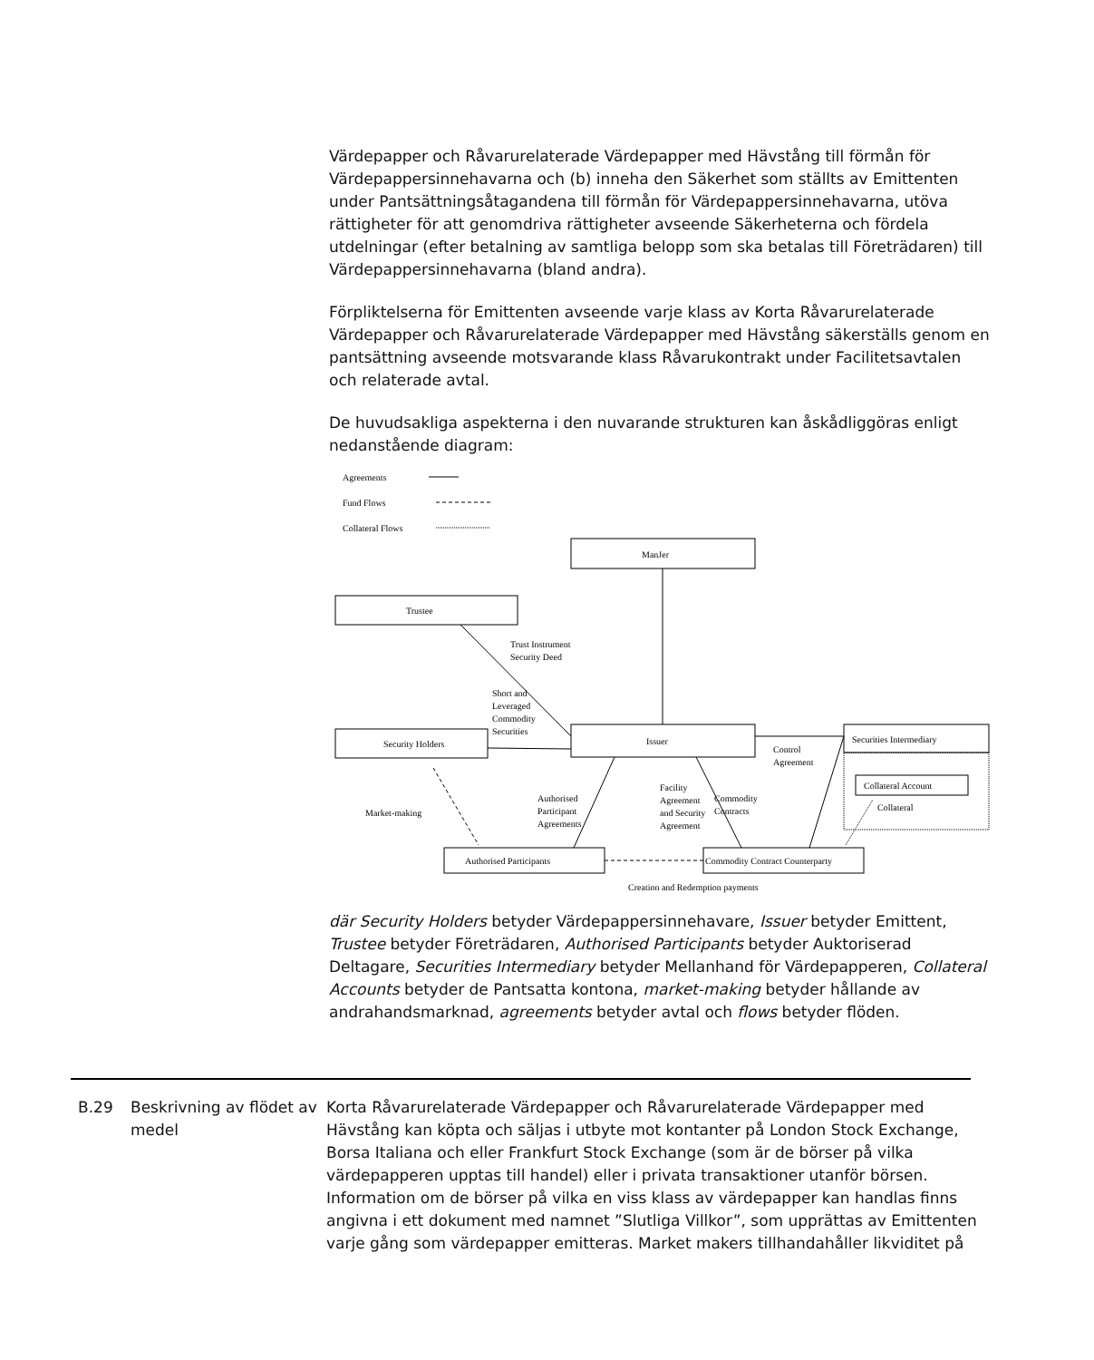Värdepapper och Råvarurelaterade Värdepapper med Hävstång till förmån för Värdepappersinnehavarna och (b) inneha den Säkerhet som ställts av Emittenten under Pantsättningsåtagandena till förmån för Värdepappersinnehavarna, utöva rättigheter för att genomdriva rättigheter avseende Säkerheterna och fördela utdelningar (efter betalning av samtliga belopp som ska betalas till Företrädaren) till Värdepappersinnehavarna (bland andra).
Förpliktelserna för Emittenten avseende varje klass av Korta Råvarurelaterade Värdepapper och Råvarurelaterade Värdepapper med Hävstång säkerställs genom en pantsättning avseende motsvarande klass Råvarukontrakt under Facilitetsavtalen och relaterade avtal.
De huvudsakliga aspekterna i den nuvarande strukturen kan åskådliggöras enligt nedanstående diagram:
Agreements
Fund Flows
Collateral Flows
ManJer
Trustee
Security Holders
Issuer
Securities Intermediary
Collateral Account
Collateral
Authorised Participants
Commodity Contract Counterparty
Creation and Redemption payments
Trust Instrument
Security Deed
Short and
Leveraged
Commodity
Securities
Control
Agreement
Market-making
Authorised
Participant
Agreements
Facility
Agreement
and Security
Agreement
Commodity
Contracts
där Security Holders betyder Värdepappersinnehavare, Issuer betyder Emittent, Trustee betyder Företrädaren, Authorised Participants betyder Auktoriserad Deltagare, Securities Intermediary betyder Mellanhand för Värdepapperen, Collateral Accounts betyder de Pantsatta kontona, market-making betyder hållande av andrahandsmarknad, agreements betyder avtal och flows betyder flöden.
B.29 Beskrivning av flödet av medel
Korta Råvarurelaterade Värdepapper och Råvarurelaterade Värdepapper med Hävstång kan köpta och säljas i utbyte mot kontanter på London Stock Exchange, Borsa Italiana och eller Frankfurt Stock Exchange (som är de börser på vilka värdepapperen upptas till handel) eller i privata transaktioner utanför börsen. Information om de börser på vilka en viss klass av värdepapper kan handlas finns angivna i ett dokument med namnet ”Slutliga Villkor”, som upprättas av Emittenten varje gång som värdepapper emitteras. Market makers tillhandahåller likviditet på